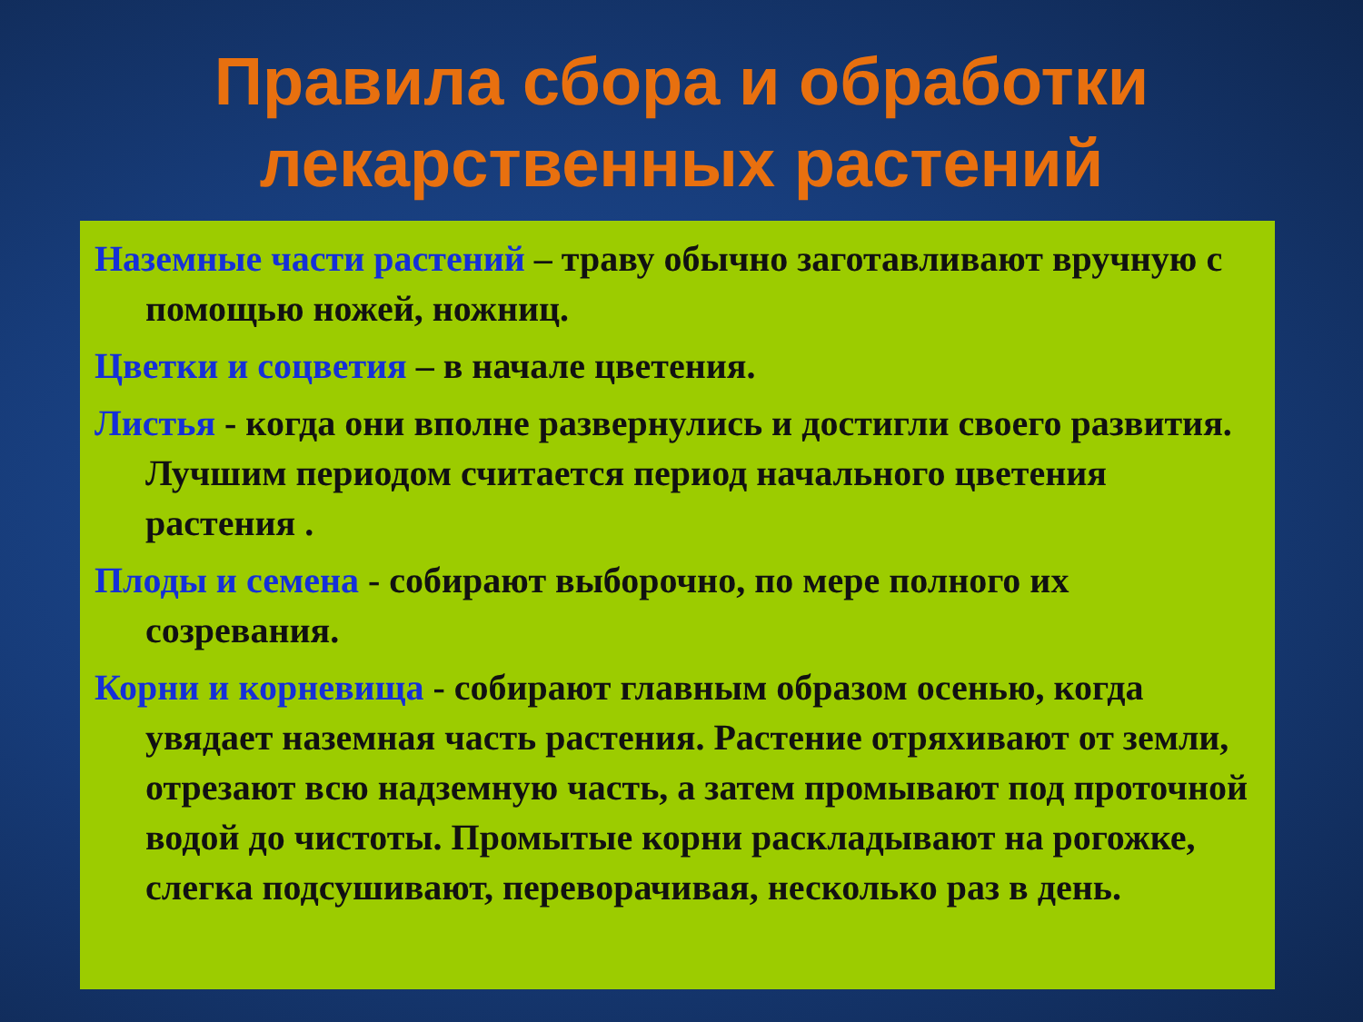Правила сбора и обработки
лекарственных растений
Наземные части растений – траву обычно заготавливают вручную с помощью ножей, ножниц.
Цветки и соцветия – в начале цветения.
Листья - когда они вполне развернулись и достигли своего развития. Лучшим периодом считается период начального цветения растения .
Плоды и семена - собирают выборочно, по мере полного их созревания.
Корни и корневища - собирают главным образом осенью, когда увядает наземная часть растения. Растение отряхивают от земли, отрезают всю надземную часть, а затем промывают под проточной водой до чистоты. Промытые корни раскладывают на рогожке, слегка подсушивают, переворачивая, несколько раз в день.